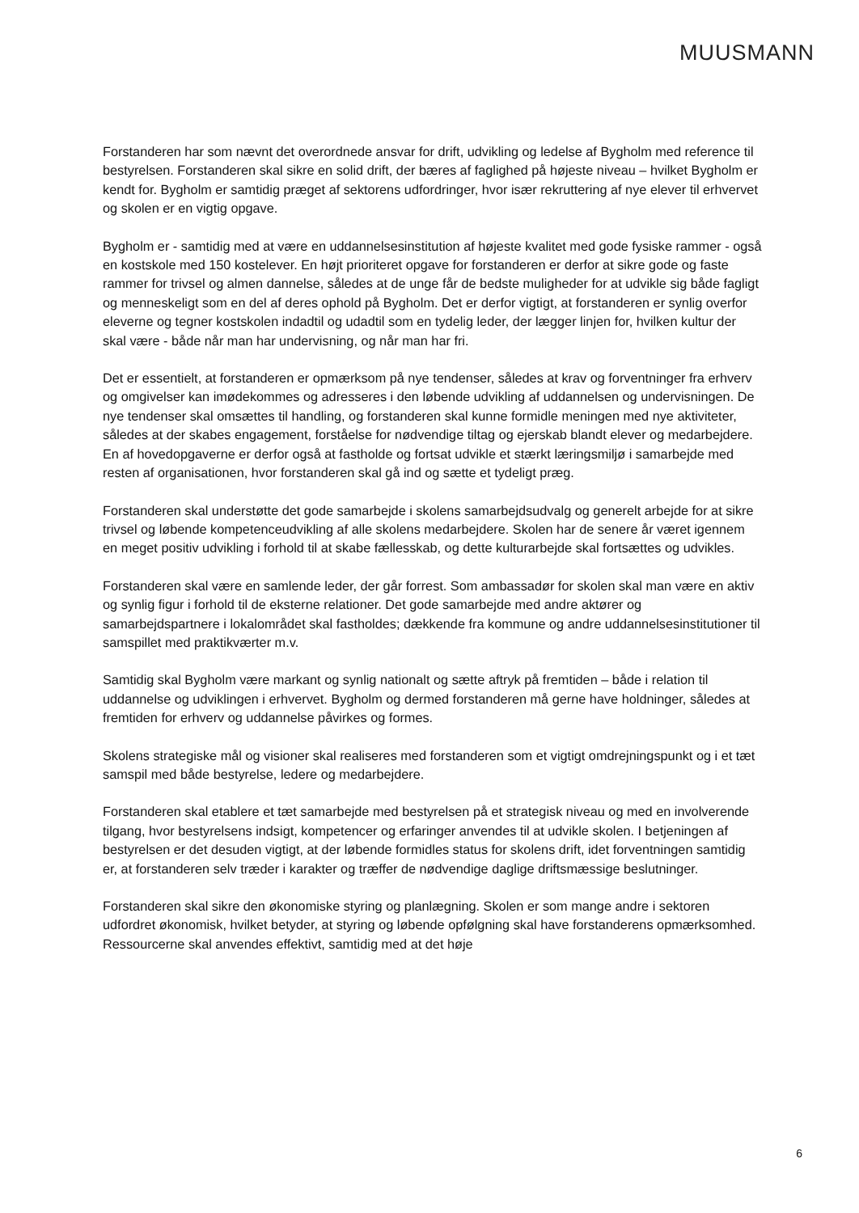MUUSMANN
Forstanderen har som nævnt det overordnede ansvar for drift, udvikling og ledelse af Bygholm med reference til bestyrelsen. Forstanderen skal sikre en solid drift, der bæres af faglighed på højeste niveau – hvilket Bygholm er kendt for. Bygholm er samtidig præget af sektorens udfordringer, hvor især rekruttering af nye elever til erhvervet og skolen er en vigtig opgave.
Bygholm er - samtidig med at være en uddannelsesinstitution af højeste kvalitet med gode fysiske rammer - også en kostskole med 150 kostelever. En højt prioriteret opgave for forstanderen er derfor at sikre gode og faste rammer for trivsel og almen dannelse, således at de unge får de bedste muligheder for at udvikle sig både fagligt og menneskeligt som en del af deres ophold på Bygholm. Det er derfor vigtigt, at forstanderen er synlig overfor eleverne og tegner kostskolen indadtil og udadtil som en tydelig leder, der lægger linjen for, hvilken kultur der skal være - både når man har undervisning, og når man har fri.
Det er essentielt, at forstanderen er opmærksom på nye tendenser, således at krav og forventninger fra erhverv og omgivelser kan imødekommes og adresseres i den løbende udvikling af uddannelsen og undervisningen. De nye tendenser skal omsættes til handling, og forstanderen skal kunne formidle meningen med nye aktiviteter, således at der skabes engagement, forståelse for nødvendige tiltag og ejerskab blandt elever og medarbejdere. En af hovedopgaverne er derfor også at fastholde og fortsat udvikle et stærkt læringsmiljø i samarbejde med resten af organisationen, hvor forstanderen skal gå ind og sætte et tydeligt præg.
Forstanderen skal understøtte det gode samarbejde i skolens samarbejdsudvalg og generelt arbejde for at sikre trivsel og løbende kompetenceudvikling af alle skolens medarbejdere. Skolen har de senere år været igennem en meget positiv udvikling i forhold til at skabe fællesskab, og dette kulturarbejde skal fortsættes og udvikles.
Forstanderen skal være en samlende leder, der går forrest. Som ambassadør for skolen skal man være en aktiv og synlig figur i forhold til de eksterne relationer. Det gode samarbejde med andre aktører og samarbejdspartnere i lokalområdet skal fastholdes; dækkende fra kommune og andre uddannelsesinstitutioner til samspillet med praktikværter m.v.
Samtidig skal Bygholm være markant og synlig nationalt og sætte aftryk på fremtiden – både i relation til uddannelse og udviklingen i erhvervet. Bygholm og dermed forstanderen må gerne have holdninger, således at fremtiden for erhverv og uddannelse påvirkes og formes.
Skolens strategiske mål og visioner skal realiseres med forstanderen som et vigtigt omdrejningspunkt og i et tæt samspil med både bestyrelse, ledere og medarbejdere.
Forstanderen skal etablere et tæt samarbejde med bestyrelsen på et strategisk niveau og med en involverende tilgang, hvor bestyrelsens indsigt, kompetencer og erfaringer anvendes til at udvikle skolen. I betjeningen af bestyrelsen er det desuden vigtigt, at der løbende formidles status for skolens drift, idet forventningen samtidig er, at forstanderen selv træder i karakter og træffer de nødvendige daglige driftsmæssige beslutninger.
Forstanderen skal sikre den økonomiske styring og planlægning. Skolen er som mange andre i sektoren udfordret økonomisk, hvilket betyder, at styring og løbende opfølgning skal have forstanderens opmærksomhed. Ressourcerne skal anvendes effektivt, samtidig med at det høje
6